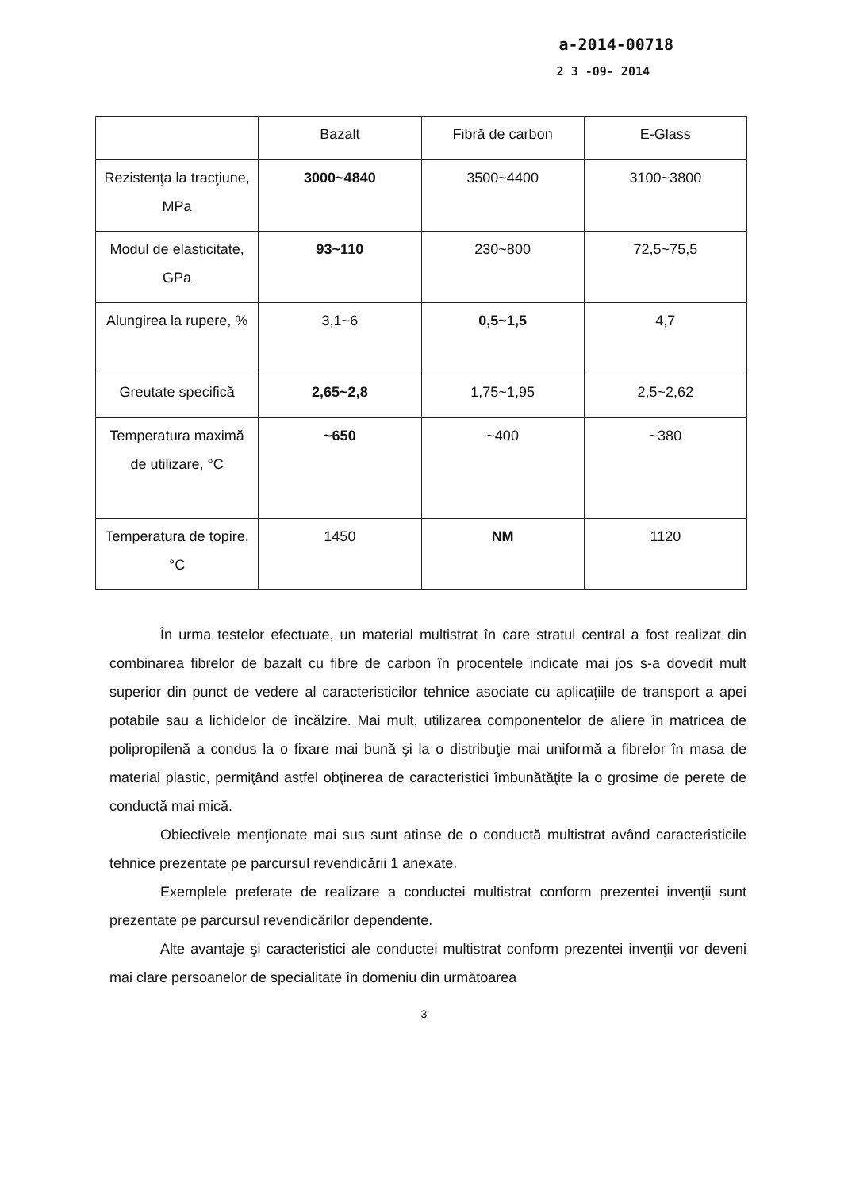a-2014-00718
2 3 -09- 2014
| | Bazalt | Fibră de carbon | E-Glass |
| --- | --- | --- | --- |
| Rezistenţa la tracţiune, MPa | 3000~4840 | 3500~4400 | 3100~3800 |
| Modul de elasticitate, GPa | 93~110 | 230~800 | 72,5~75,5 |
| Alungirea la rupere, % | 3,1~6 | 0,5~1,5 | 4,7 |
| Greutate specifică | 2,65~2,8 | 1,75~1,95 | 2,5~2,62 |
| Temperatura maximă de utilizare, °C | ~650 | ~400 | ~380 |
| Temperatura de topire, °C | 1450 | NM | 1120 |
În urma testelor efectuate, un material multistrat în care stratul central a fost realizat din combinarea fibrelor de bazalt cu fibre de carbon în procentele indicate mai jos s-a dovedit mult superior din punct de vedere al caracteristicilor tehnice asociate cu aplicaţiile de transport a apei potabile sau a lichidelor de încălzire. Mai mult, utilizarea componentelor de aliere în matricea de polipropilenă a condus la o fixare mai bună şi la o distribuţie mai uniformă a fibrelor în masa de material plastic, permiţând astfel obţinerea de caracteristici îmbunătăţite la o grosime de perete de conductă mai mică.
Obiectivele menţionate mai sus sunt atinse de o conductă multistrat având caracteristicile tehnice prezentate pe parcursul revendicării 1 anexate.
Exemplele preferate de realizare a conductei multistrat conform prezentei invenţii sunt prezentate pe parcursul revendicărilor dependente.
Alte avantaje şi caracteristici ale conductei multistrat conform prezentei invenţii vor deveni mai clare persoanelor de specialitate în domeniu din următoarea
3